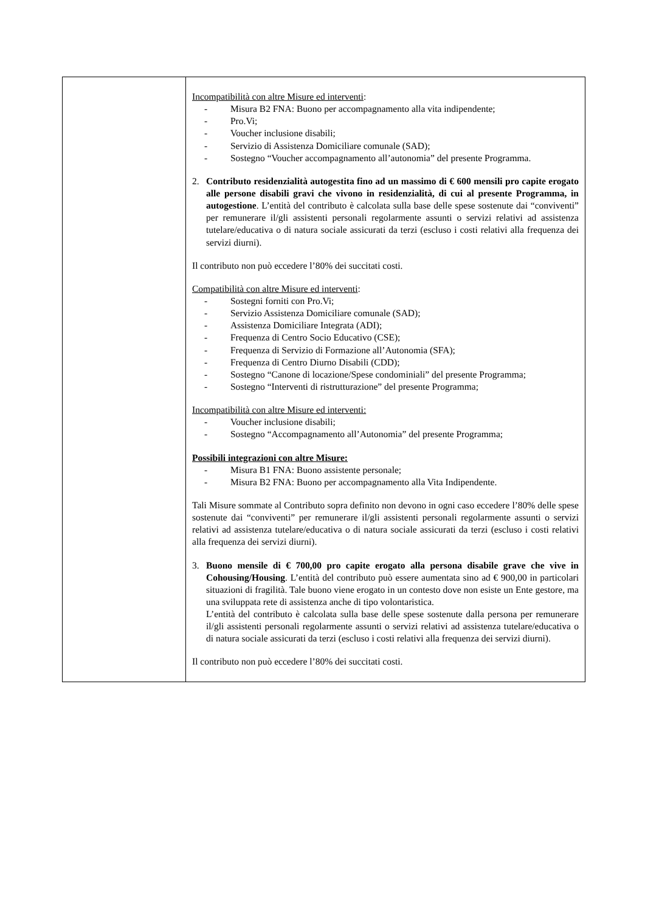| | Incompatibilità con altre Misure ed interventi : - Misura B2 FNA: Buono per accompagnamento alla vita indipendente; - Pro.Vi; - Voucher inclusione disabili; - Servizio di Assistenza Domiciliare comunale (SAD); - Sostegno “Voucher accompagnamento all’autonomia” del presente Programma. 2. Contributo residenzialità autogestita fino ad un massimo di € 600 mensili pro capite erogato alle persone disabili gravi che vivono in residenzialità, di cui al presente Programma, in autogestione . L’entità del contributo è calcolata sulla base delle spese sostenute dai “conviventi” per remunerare il/gli assistenti personali regolarmente assunti o servizi relativi ad assistenza tutelare/educativa o di natura sociale assicurati da terzi (escluso i costi relativi alla frequenza dei servizi diurni). Il contributo non può eccedere l’80% dei succitati costi. Compatibilità con altre Misure ed interventi : - Sostegni forniti con Pro.Vi; - Servizio Assistenza Domiciliare comunale (SAD); - Assistenza Domiciliare Integrata (ADI); - Frequenza di Centro Socio Educativo (CSE); - Frequenza di Servizio di Formazione all’Autonomia (SFA); - Frequenza di Centro Diurno Disabili (CDD); - Sostegno “Canone di locazione/Spese condominiali” del presente Programma; - Sostegno “Interventi di ristrutturazione” del presente Programma; Incompatibilità con altre Misure ed interventi: - Voucher inclusione disabili; - Sostegno “Accompagnamento all’Autonomia” del presente Programma; Possibili integrazioni con altre Misure: - Misura B1 FNA: Buono assistente personale; - Misura B2 FNA: Buono per accompagnamento alla Vita Indipendente. Tali Misure sommate al Contributo sopra definito non devono in ogni caso eccedere l’80% delle spese sostenute dai “conviventi” per remunerare il/gli assistenti personali regolarmente assunti o servizi relativi ad assistenza tutelare/educativa o di natura sociale assicurati da terzi (escluso i costi relativi alla frequenza dei servizi diurni). 3. Buono mensile di € 700,00 pro capite erogato alla persona disabile grave che vive in Cohousing/Housing . L’entità del contributo può essere aumentata sino ad € 900,00 in particolari situazioni di fragilità. Tale buono viene erogato in un contesto dove non esiste un Ente gestore, ma una sviluppata rete di assistenza anche di tipo volontaristica. L’entità del contributo è calcolata sulla base delle spese sostenute dalla persona per remunerare il/gli assistenti personali regolarmente assunti o servizi relativi ad assistenza tutelare/educativa o di natura sociale assicurati da terzi (escluso i costi relativi alla frequenza dei servizi diurni). Il contributo non può eccedere l’80% dei succitati costi. |